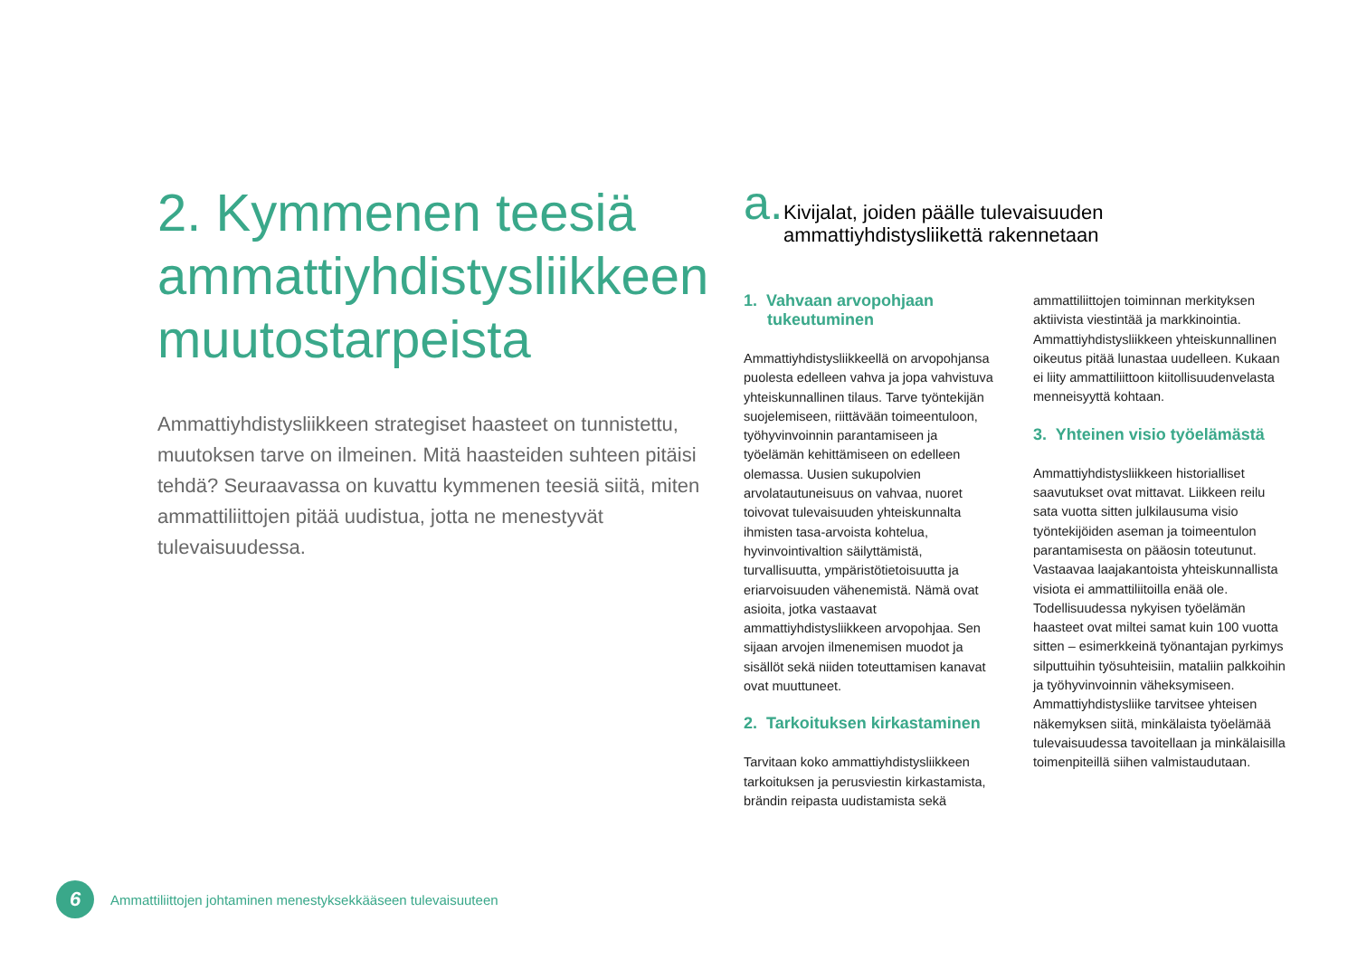2. Kymmenen teesiä ammattiyhdistysliikkeen muutostarpeista
Ammattiyhdistysliikkeen strategiset haasteet on tunnistettu, muutoksen tarve on ilmeinen. Mitä haasteiden suhteen pitäisi tehdä? Seuraavassa on kuvattu kymmenen teesiä siitä, miten ammattiliittojen pitää uudistua, jotta ne menestyvät tulevaisuudessa.
a.
Kivijalat, joiden päälle tulevaisuuden ammattiyhdistysliikettä rakennetaan
1. Vahvaan arvopohjaan tukeutuminen
Ammattiyhdistysliikkeellä on arvopohjansa puolesta edelleen vahva ja jopa vahvistuva yhteiskunnallinen tilaus. Tarve työntekijän suojelemiseen, riittävään toimeentuloon, työhyvinvoinnin parantamiseen ja työelämän kehittämiseen on edelleen olemassa. Uusien sukupolvien arvolatautuneisuus on vahvaa, nuoret toivovat tulevaisuuden yhteiskunnalta ihmisten tasa-arvoista kohtelua, hyvinvointivaltion säilyttämistä, turvallisuutta, ympäristötietoisuutta ja eriarvoisuuden vähenemistä. Nämä ovat asioita, jotka vastaavat ammattiyhdistysliikkeen arvopohjaa. Sen sijaan arvojen ilmenemisen muodot ja sisällöt sekä niiden toteuttamisen kanavat ovat muuttuneet.
2. Tarkoituksen kirkastaminen
Tarvitaan koko ammattiyhdistysliikkeen tarkoituksen ja perusviestin kirkastamista, brändin reipasta uudistamista sekä
ammattiliittojen toiminnan merkityksen aktiivista viestintää ja markkinointia. Ammattiyhdistysliikkeen yhteiskunnallinen oikeutus pitää lunastaa uudelleen. Kukaan ei liity ammattiliittoon kiitollisuudenvelasta menneisyyttä kohtaan.
3. Yhteinen visio työelämästä
Ammattiyhdistysliikkeen historialliset saavutukset ovat mittavat. Liikkeen reilu sata vuotta sitten julkilausuma visio työntekijöiden aseman ja toimeentulon parantamisesta on pääosin toteutunut. Vastaavaa laajakantoista yhteiskunnallista visiota ei ammattiliitoilla enää ole. Todellisuudessa nykyisen työelämän haasteet ovat miltei samat kuin 100 vuotta sitten – esimerkkeinä työnantajan pyrkimys silputtuihin työsuhteisiin, mataliin palkkoihin ja työhyvinvoinnin väheksymiseen. Ammattiyhdistysliike tarvitsee yhteisen näkemyksen siitä, minkälaista työelämää tulevaisuudessa tavoitellaan ja minkälaisilla toimenpiteillä siihen valmistaudutaan.
6
Ammattiliittojen johtaminen menestyksekkääseen tulevaisuuteen